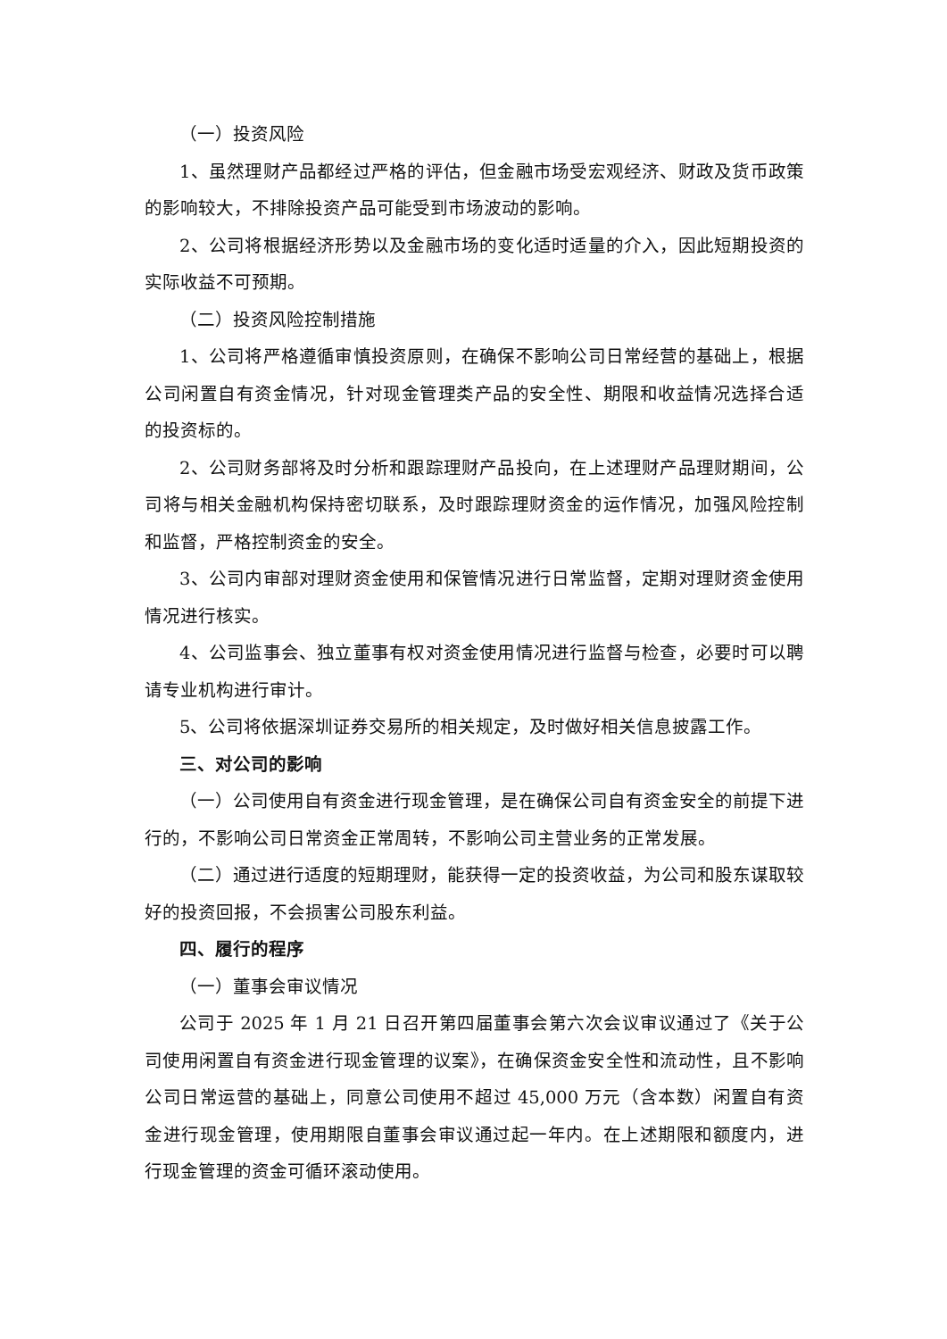（一）投资风险
1、虽然理财产品都经过严格的评估，但金融市场受宏观经济、财政及货币政策的影响较大，不排除投资产品可能受到市场波动的影响。
2、公司将根据经济形势以及金融市场的变化适时适量的介入，因此短期投资的实际收益不可预期。
（二）投资风险控制措施
1、公司将严格遵循审慎投资原则，在确保不影响公司日常经营的基础上，根据公司闲置自有资金情况，针对现金管理类产品的安全性、期限和收益情况选择合适的投资标的。
2、公司财务部将及时分析和跟踪理财产品投向，在上述理财产品理财期间，公司将与相关金融机构保持密切联系，及时跟踪理财资金的运作情况，加强风险控制和监督，严格控制资金的安全。
3、公司内审部对理财资金使用和保管情况进行日常监督，定期对理财资金使用情况进行核实。
4、公司监事会、独立董事有权对资金使用情况进行监督与检查，必要时可以聘请专业机构进行审计。
5、公司将依据深圳证券交易所的相关规定，及时做好相关信息披露工作。
三、对公司的影响
（一）公司使用自有资金进行现金管理，是在确保公司自有资金安全的前提下进行的，不影响公司日常资金正常周转，不影响公司主营业务的正常发展。
（二）通过进行适度的短期理财，能获得一定的投资收益，为公司和股东谋取较好的投资回报，不会损害公司股东利益。
四、履行的程序
（一）董事会审议情况
公司于 2025 年 1 月 21 日召开第四届董事会第六次会议审议通过了《关于公司使用闲置自有资金进行现金管理的议案》，在确保资金安全性和流动性，且不影响公司日常运营的基础上，同意公司使用不超过 45,000 万元（含本数）闲置自有资金进行现金管理，使用期限自董事会审议通过起一年内。在上述期限和额度内，进行现金管理的资金可循环滚动使用。